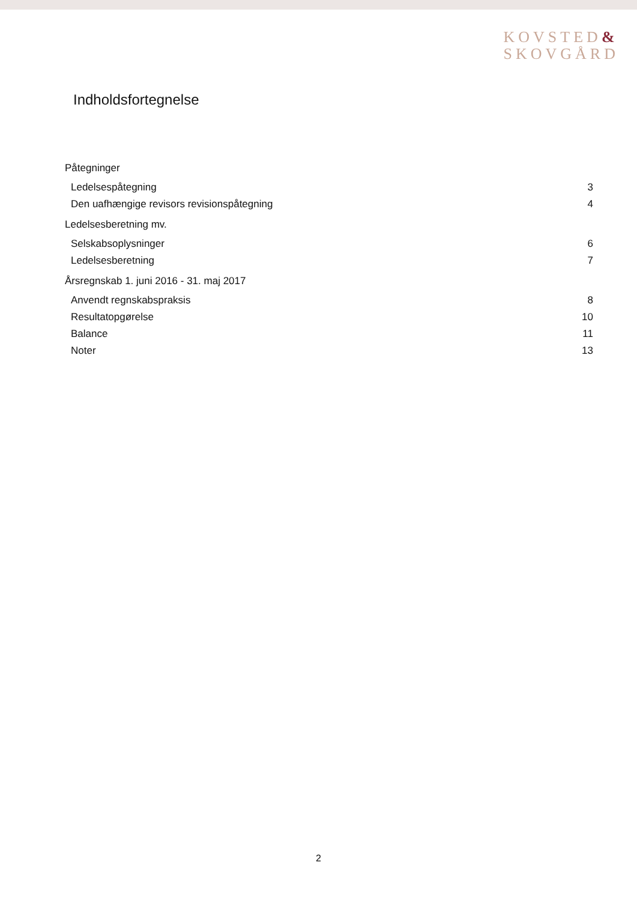KOVSTED&
SKOVGÅRD
Indholdsfortegnelse
Påtegninger
Ledelsespåtegning 3
Den uafhængige revisors revisionspåtegning 4
Ledelsesberetning mv.
Selskabsoplysninger 6
Ledelsesberetning 7
Årsregnskab 1. juni 2016 - 31. maj 2017
Anvendt regnskabspraksis 8
Resultatopgørelse 10
Balance 11
Noter 13
2